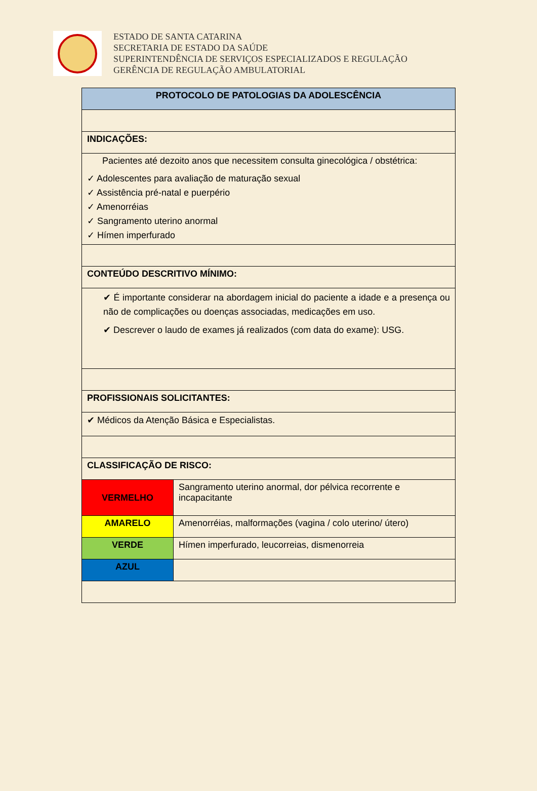ESTADO DE SANTA CATARINA
SECRETARIA DE ESTADO DA SAÚDE
SUPERINTENDÊNCIA DE SERVIÇOS ESPECIALIZADOS E REGULAÇÃO
GERÊNCIA DE REGULAÇÃO AMBULATORIAL
| PROTOCOLO DE PATOLOGIAS DA ADOLESCÊNCIA | |
| --- | --- |
| INDICAÇÕES: | |
| Pacientes até dezoito anos que necessitem consulta ginecológica / obstétrica: ✓ Adolescentes para avaliação de maturação sexual ✓ Assistência pré-natal e puerpério ✓ Amenorréias ✓ Sangramento uterino anormal ✓ Hímen imperfurado | |
| CONTEÚDO DESCRITIVO MÍNIMO: | |
| ✔ É importante considerar na abordagem inicial do paciente a idade e a presença ou não de complicações ou doenças associadas, medicações em uso. ✔ Descrever o laudo de exames já realizados (com data do exame): USG. | |
| PROFISSIONAIS SOLICITANTES: | |
| ✔ Médicos da Atenção Básica e Especialistas. | |
| CLASSIFICAÇÃO DE RISCO: | |
| VERMELHO | Sangramento uterino anormal, dor pélvica recorrente e incapacitante |
| AMARELO | Amenorréias, malformações (vagina / colo uterino/ útero) |
| VERDE | Hímen imperfurado, leucorreias, dismenorreia |
| AZUL | |